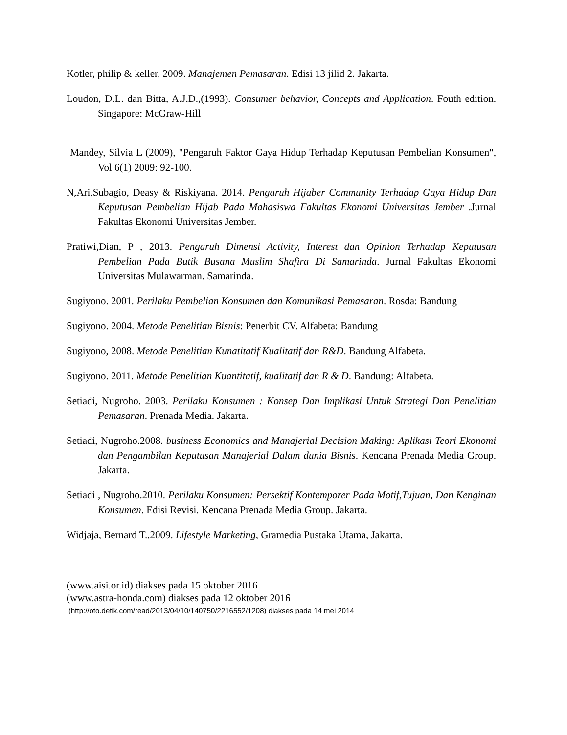Kotler, philip & keller, 2009. Manajemen Pemasaran. Edisi 13 jilid 2. Jakarta.
Loudon, D.L. dan Bitta, A.J.D.,(1993). Consumer behavior, Concepts and Application. Fouth edition. Singapore: McGraw-Hill
Mandey, Silvia L (2009), "Pengaruh Faktor Gaya Hidup Terhadap Keputusan Pembelian Konsumen", Vol 6(1) 2009: 92-100.
N,Ari,Subagio, Deasy & Riskiyana. 2014. Pengaruh Hijaber Community Terhadap Gaya Hidup Dan Keputusan Pembelian Hijab Pada Mahasiswa Fakultas Ekonomi Universitas Jember .Jurnal Fakultas Ekonomi Universitas Jember.
Pratiwi,Dian, P , 2013. Pengaruh Dimensi Activity, Interest dan Opinion Terhadap Keputusan Pembelian Pada Butik Busana Muslim Shafira Di Samarinda. Jurnal Fakultas Ekonomi Universitas Mulawarman. Samarinda.
Sugiyono. 2001. Perilaku Pembelian Konsumen dan Komunikasi Pemasaran. Rosda: Bandung
Sugiyono. 2004. Metode Penelitian Bisnis: Penerbit CV. Alfabeta: Bandung
Sugiyono, 2008. Metode Penelitian Kunatitatif Kualitatif dan R&D. Bandung Alfabeta.
Sugiyono. 2011. Metode Penelitian Kuantitatif, kualitatif dan R & D. Bandung: Alfabeta.
Setiadi, Nugroho. 2003. Perilaku Konsumen : Konsep Dan Implikasi Untuk Strategi Dan Penelitian Pemasaran. Prenada Media. Jakarta.
Setiadi, Nugroho.2008. business Economics and Manajerial Decision Making: Aplikasi Teori Ekonomi dan Pengambilan Keputusan Manajerial Dalam dunia Bisnis. Kencana Prenada Media Group. Jakarta.
Setiadi , Nugroho.2010. Perilaku Konsumen: Persektif Kontemporer Pada Motif,Tujuan, Dan Kenginan Konsumen. Edisi Revisi. Kencana Prenada Media Group. Jakarta.
Widjaja, Bernard T.,2009. Lifestyle Marketing, Gramedia Pustaka Utama, Jakarta.
(www.aisi.or.id) diakses pada 15 oktober 2016
(www.astra-honda.com) diakses pada 12 oktober 2016
(http://oto.detik.com/read/2013/04/10/140750/2216552/1208) diakses pada 14 mei 2014